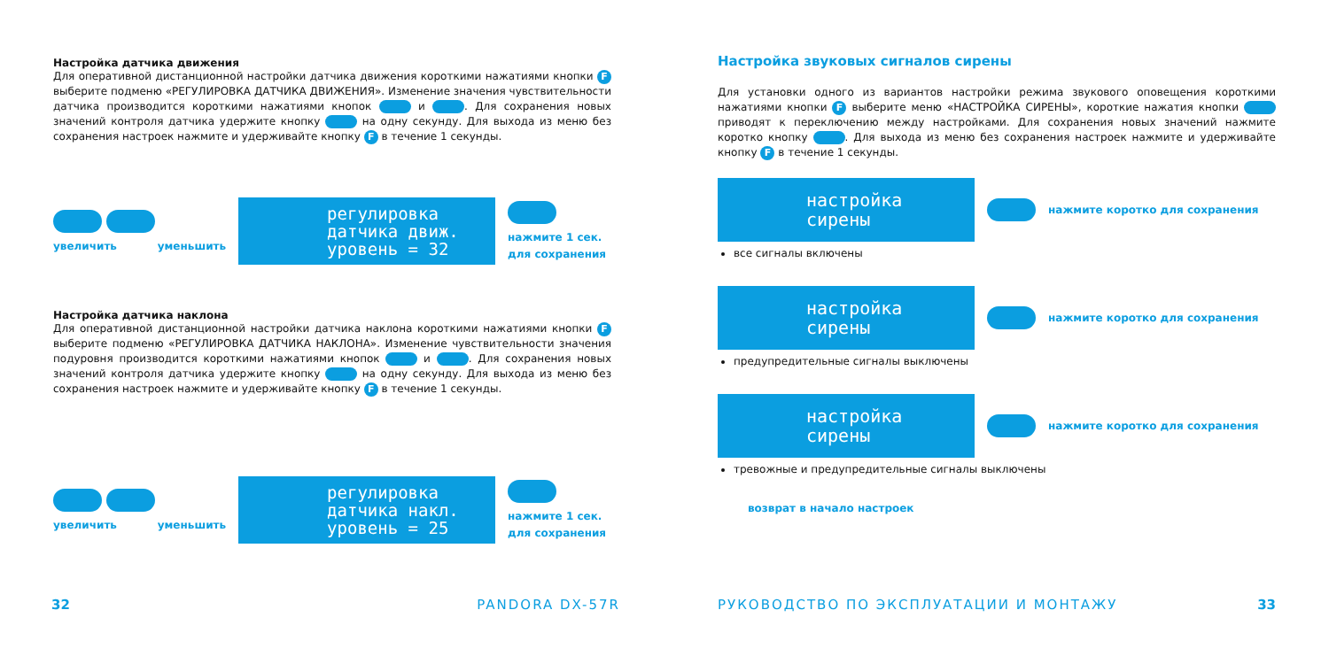Настройка датчика движения
Для оперативной дистанционной настройки датчика движения короткими нажатиями кнопки F выберите подменю «РЕГУЛИРОВКА ДАТЧИКА ДВИЖЕНИЯ». Изменение значения чувствительности датчика производится короткими нажатиями кнопок и . Для сохранения новых значений контроля датчика удержите кнопку на одну секунду. Для выхода из меню без сохранения настроек нажмите и удерживайте кнопку F в течение 1 секунды.
увеличить уменьшить
регулировка
датчика движ.
уровень = 32
нажмите 1 сек.
для сохранения
Настройка датчика наклона
Для оперативной дистанционной настройки датчика наклона короткими нажатиями кнопки F выберите подменю «РЕГУЛИРОВКА ДАТЧИКА НАКЛОНА». Изменение чувствительности значения подуровня производится короткими нажатиями кнопок и . Для сохранения новых значений контроля датчика удержите кнопку на одну секунду. Для выхода из меню без сохранения настроек нажмите и удерживайте кнопку F в течение 1 секунды.
увеличить уменьшить
регулировка
датчика накл.
уровень = 25
нажмите 1 сек.
для сохранения
32 PANDORA DX-57R
Настройка звуковых сигналов сирены
Для установки одного из вариантов настройки режима звукового оповещения короткими нажатиями кнопки F выберите меню «НАСТРОЙКА СИРЕНЫ», короткие нажатия кнопки приводят к переключению между настройками. Для сохранения новых значений нажмите коротко кнопку . Для выхода из меню без сохранения настроек нажмите и удерживайте кнопку F в течение 1 секунды.
настройка
сирены
нажмите коротко для сохранения
все сигналы включены
настройка
сирены
нажмите коротко для сохранения
предупредительные сигналы выключены
настройка
сирены
нажмите коротко для сохранения
тревожные и предупредительные сигналы выключены
возврат в начало настроек
РУКОВОДСТВО ПО ЭКСПЛУАТАЦИИ И МОНТАЖУ
33